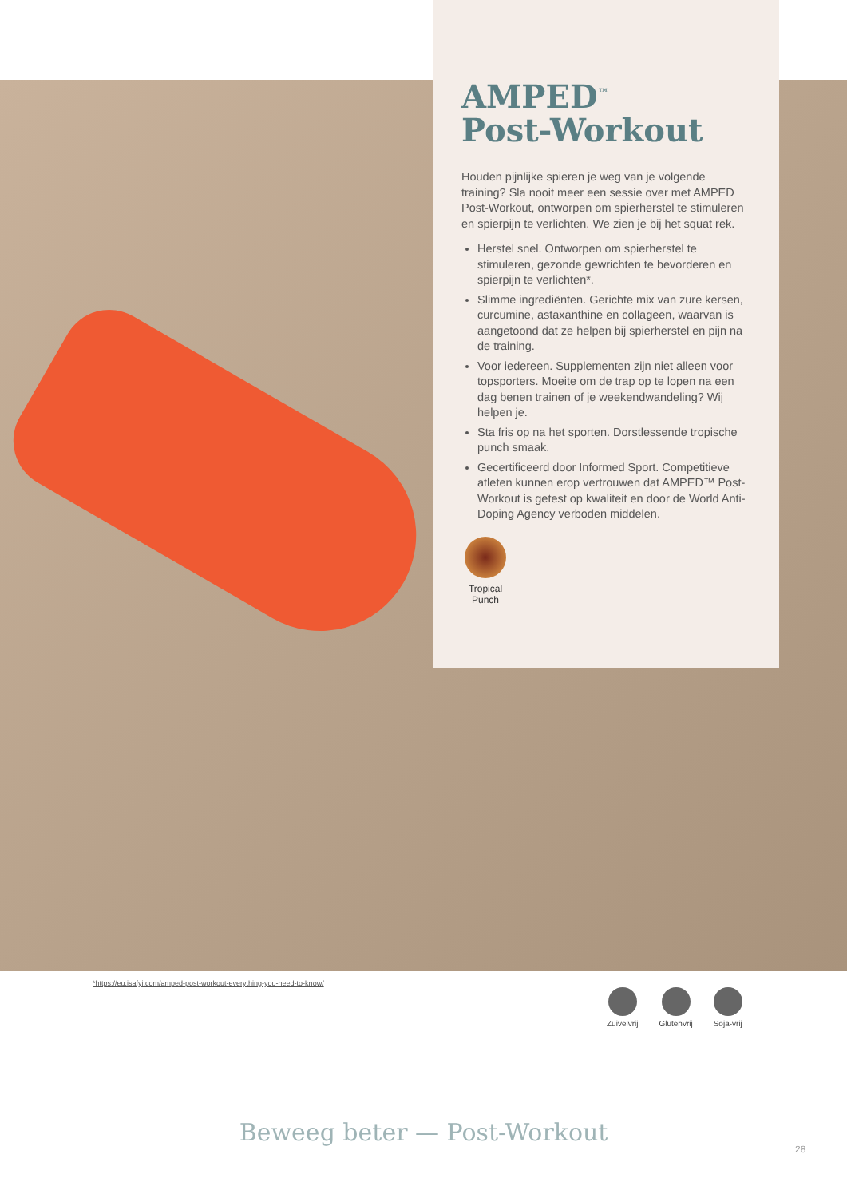AMPED<sup>™</sup>
Post-Workout
Houden pijnlijke spieren je weg van je volgende training? Sla nooit meer een sessie over met AMPED Post-Workout, ontworpen om spierherstel te stimuleren en spierpijn te verlichten. We zien je bij het squat rek.
Herstel snel. Ontworpen om spierherstel te stimuleren, gezonde gewrichten te bevorderen en spierpijn te verlichten*.
Slimme ingrediënten. Gerichte mix van zure kersen, curcumine, astaxanthine en collageen, waarvan is aangetoond dat ze helpen bij spierherstel en pijn na de training.
Voor iedereen. Supplementen zijn niet alleen voor topsporters. Moeite om de trap op te lopen na een dag benen trainen of je weekendwandeling? Wij helpen je.
Sta fris op na het sporten. Dorstlessende tropische punch smaak.
Gecertificeerd door Informed Sport. Competitieve atleten kunnen erop vertrouwen dat AMPED™ Post-Workout is getest op kwaliteit en door de World Anti-Doping Agency verboden middelen.
Tropical Punch
*https://eu.isafyi.com/amped-post-workout-everything-you-need-to-know/
Zuivelvrij Glutenvrij Soja-vrij
Beweeg beter — Post-Workout
28